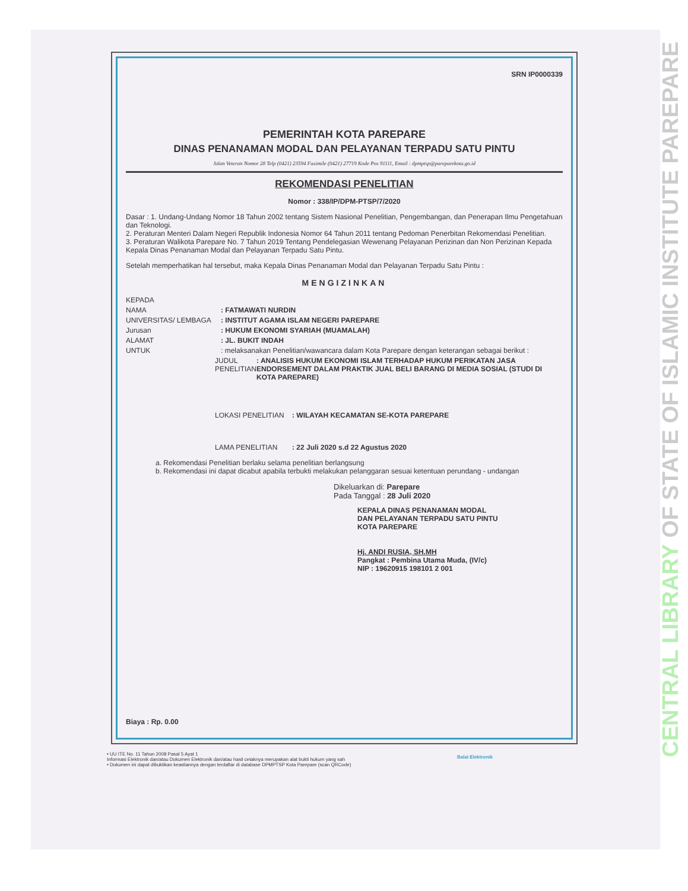CENTRAL LIBRARY OF STATE OF ISLAMIC INSTITUTE PAREPARE
SRN IP0000339
PEMERINTAH KOTA PAREPARE
DINAS PENANAMAN MODAL DAN PELAYANAN TERPADU SATU PINTU
Jalan Veteran Nomor 28 Telp (0421) 23594 Faximile (0421) 27719 Kode Pos 91111, Email : dpmptsp@pareparekota.go.id
REKOMENDASI PENELITIAN
Nomor : 338/IP/DPM-PTSP/7/2020
Dasar : 1. Undang-Undang Nomor 18 Tahun 2002 tentang Sistem Nasional Penelitian, Pengembangan, dan Penerapan Ilmu Pengetahuan dan Teknologi.
2. Peraturan Menteri Dalam Negeri Republik Indonesia Nomor 64 Tahun 2011 tentang Pedoman Penerbitan Rekomendasi Penelitian.
3. Peraturan Walikota Parepare No. 7 Tahun 2019 Tentang Pendelegasian Wewenang Pelayanan Perizinan dan Non Perizinan Kepada Kepala Dinas Penanaman Modal dan Pelayanan Terpadu Satu Pintu.
Setelah memperhatikan hal tersebut, maka Kepala Dinas Penanaman Modal dan Pelayanan Terpadu Satu Pintu :
MENGIZINKAN
KEPADA
NAMA: FATMAWATI NURDIN
UNIVERSITAS/ LEMBAGA: INSTITUT AGAMA ISLAM NEGERI PAREPARE
Jurusan: HUKUM EKONOMI SYARIAH (MUAMALAH)
ALAMAT: JL. BUKIT INDAH
UNTUK: melaksanakan Penelitian/wawancara dalam Kota Parepare dengan keterangan sebagai berikut :
JUDUL PENELITIAN: ANALISIS HUKUM EKONOMI ISLAM TERHADAP HUKUM PERIKATAN JASA ENDORSEMENT DALAM PRAKTIK JUAL BELI BARANG DI MEDIA SOSIAL (STUDI DI KOTA PAREPARE)
LOKASI PENELITIAN: WILAYAH KECAMATAN SE-KOTA PAREPARE
LAMA PENELITIAN: 22 Juli 2020 s.d 22 Agustus 2020
a. Rekomendasi Penelitian berlaku selama penelitian berlangsung
b. Rekomendasi ini dapat dicabut apabila terbukti melakukan pelanggaran sesuai ketentuan perundang - undangan
Dikeluarkan di: Parepare
Pada Tanggal : 28 Juli 2020
KEPALA DINAS PENANAMAN MODAL
DAN PELAYANAN TERPADU SATU PINTU
KOTA PAREPARE
Hj. ANDI RUSIA, SH.MH
Pangkat : Pembina Utama Muda, (IV/c)
NIP : 19620915 198101 2 001
Biaya : Rp. 0.00
• UU ITE No. 11 Tahun 2008 Pasal 5 Ayat 1
Informasi Elektronik dan/atau Dokumen Elektronik dan/atau hasil cetaknya merupakan alat bukti hukum yang sah
• Dokumen ini dapat dibuktikan keasliannya dengan terdaftar di database DPMPTSP Kota Parepare (scan QRCode)
Balai Elektronik